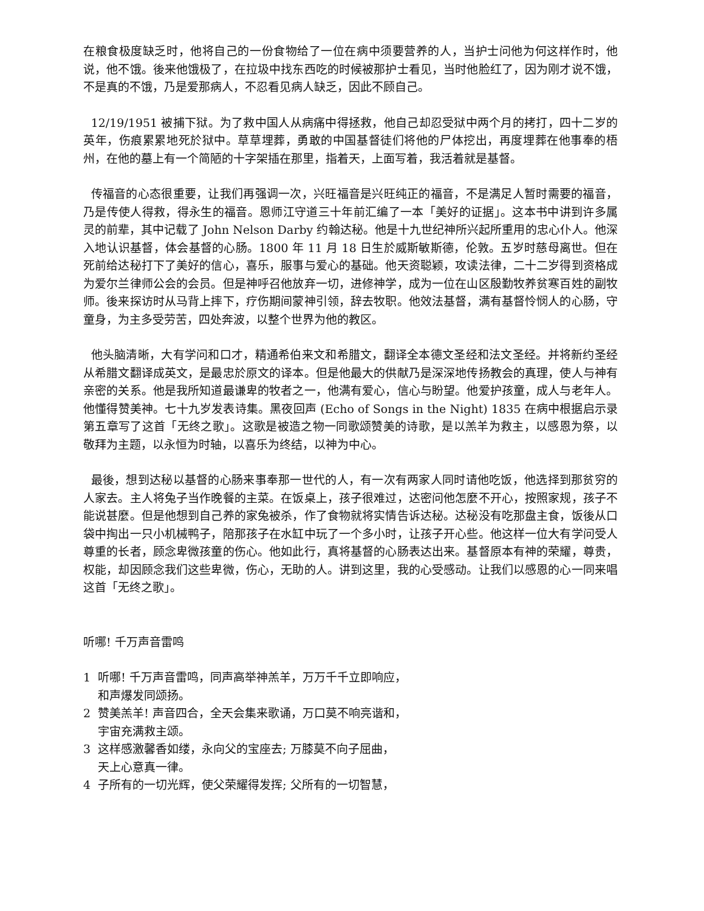在粮食极度缺乏时，他将自己的一份食物给了一位在病中须要营养的人，当护士问他为何这样作时，他说，他不饿。後来他饿极了，在拉圾中找东西吃的时候被那护士看见，当时他脸红了，因为刚才说不饿，不是真的不饿，乃是爱那病人，不忍看见病人缺乏，因此不顾自己。
12/19/1951 被捕下狱。为了救中国人从病痛中得拯救，他自己却忍受狱中两个月的拷打，四十二岁的英年，伤痕累累地死於狱中。草草埋葬，勇敢的中国基督徒们将他的尸体挖出，再度埋葬在他事奉的梧州，在他的墓上有一个简陋的十字架插在那里，指着天，上面写着，我活着就是基督。
传福音的心态很重要，让我们再强调一次，兴旺福音是兴旺纯正的福音，不是满足人暂时需要的福音，乃是传使人得救，得永生的福音。恩师江守道三十年前汇编了一本「美好的证据」。这本书中讲到许多属灵的前辈，其中记载了 John Nelson Darby 约翰达秘。他是十九世纪神所兴起所重用的忠心仆人。他深入地认识基督，体会基督的心肠。1800 年 11 月 18 日生於威斯敏斯德，伦敦。五岁时慈母离世。但在死前给达秘打下了美好的信心，喜乐，服事与爱心的基础。他天资聪颖，攻读法律，二十二岁得到资格成为爱尔兰律师公会的会员。但是神呼召他放弃一切，进修神学，成为一位在山区殷勤牧养贫寒百姓的副牧师。後来探访时从马背上摔下，疗伤期间蒙神引领，辞去牧职。他效法基督，满有基督怜悯人的心肠，守童身，为主多受劳苦，四处奔波，以整个世界为他的教区。
他头脑清晰，大有学问和口才，精通希伯来文和希腊文，翻译全本德文圣经和法文圣经。并将新约圣经从希腊文翻译成英文，是最忠於原文的译本。但是他最大的供献乃是深深地传扬教会的真理，使人与神有亲密的关系。他是我所知道最谦卑的牧者之一，他满有爱心，信心与盼望。他爱护孩童，成人与老年人。他懂得赞美神。七十九岁发表诗集。黑夜回声 (Echo of Songs in the Night) 1835 在病中根据启示录第五章写了这首「无终之歌」。这歌是被造之物一同歌颂赞美的诗歌，是以羔羊为救主，以感恩为祭，以敬拜为主题，以永恒为时轴，以喜乐为终结，以神为中心。
最後，想到达秘以基督的心肠来事奉那一世代的人，有一次有两家人同时请他吃饭，他选择到那贫穷的人家去。主人将兔子当作晚餐的主菜。在饭桌上，孩子很难过，达密问他怎麼不开心，按照家规，孩子不能说甚麼。但是他想到自己养的家兔被杀，作了食物就将实情告诉达秘。达秘没有吃那盘主食，饭後从口袋中掏出一只小机械鸭子，陪那孩子在水缸中玩了一个多小时，让孩子开心些。他这样一位大有学问受人尊重的长者，顾念卑微孩童的伤心。他如此行，真将基督的心肠表达出来。基督原本有神的荣耀，尊贵，权能，却因顾念我们这些卑微，伤心，无助的人。讲到这里，我的心受感动。让我们以感恩的心一同来唱这首「无终之歌」。
听哪! 千万声音雷鸣
1 听哪! 千万声音雷鸣，同声高举神羔羊，万万千千立即响应，
和声爆发同颂扬。
2 赞美羔羊! 声音四合，全天会集来歌诵，万口莫不响亮谐和，
宇宙充满救主颂。
3 这样感激馨香如缕，永向父的宝座去; 万膝莫不向子屈曲，
天上心意真一律。
4 子所有的一切光辉，使父荣耀得发挥; 父所有的一切智慧，